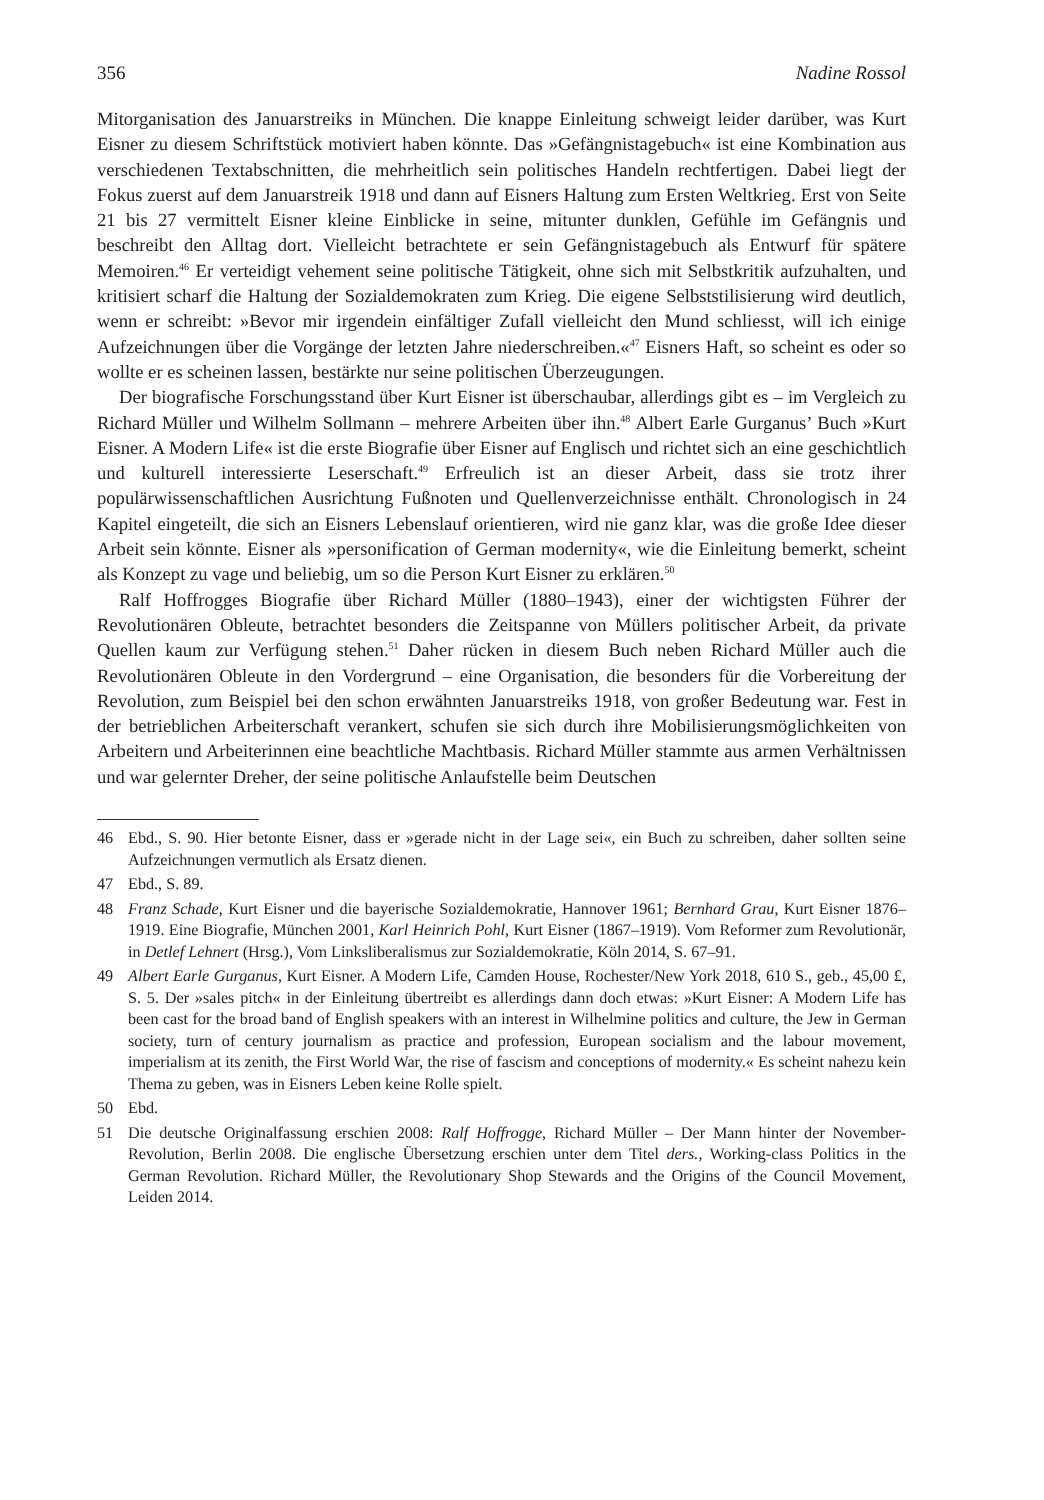356 Nadine Rossol
Mitorganisation des Januarstreiks in München. Die knappe Einleitung schweigt leider darüber, was Kurt Eisner zu diesem Schriftstück motiviert haben könnte. Das »Gefängnistagebuch« ist eine Kombination aus verschiedenen Textabschnitten, die mehrheitlich sein politisches Handeln rechtfertigen. Dabei liegt der Fokus zuerst auf dem Januarstreik 1918 und dann auf Eisners Haltung zum Ersten Weltkrieg. Erst von Seite 21 bis 27 vermittelt Eisner kleine Einblicke in seine, mitunter dunklen, Gefühle im Gefängnis und beschreibt den Alltag dort. Vielleicht betrachtete er sein Gefängnistagebuch als Entwurf für spätere Memoiren.<sup>46</sup> Er verteidigt vehement seine politische Tätigkeit, ohne sich mit Selbstkritik aufzuhalten, und kritisiert scharf die Haltung der Sozialdemokraten zum Krieg. Die eigene Selbststilisierung wird deutlich, wenn er schreibt: »Bevor mir irgendein einfältiger Zufall vielleicht den Mund schliesst, will ich einige Aufzeichnungen über die Vorgänge der letzten Jahre niederschreiben.«<sup>47</sup> Eisners Haft, so scheint es oder so wollte er es scheinen lassen, bestärkte nur seine politischen Überzeugungen.
Der biografische Forschungsstand über Kurt Eisner ist überschaubar, allerdings gibt es – im Vergleich zu Richard Müller und Wilhelm Sollmann – mehrere Arbeiten über ihn.<sup>48</sup> Albert Earle Gurganus’ Buch »Kurt Eisner. A Modern Life« ist die erste Biografie über Eisner auf Englisch und richtet sich an eine geschichtlich und kulturell interessierte Leserschaft.<sup>49</sup> Erfreulich ist an dieser Arbeit, dass sie trotz ihrer populärwissenschaftlichen Ausrichtung Fußnoten und Quellenverzeichnisse enthält. Chronologisch in 24 Kapitel eingeteilt, die sich an Eisners Lebenslauf orientieren, wird nie ganz klar, was die große Idee dieser Arbeit sein könnte. Eisner als »personification of German modernity«, wie die Einleitung bemerkt, scheint als Konzept zu vage und beliebig, um so die Person Kurt Eisner zu erklären.<sup>50</sup>
Ralf Hoffrogges Biografie über Richard Müller (1880–1943), einer der wichtigsten Führer der Revolutionären Obleute, betrachtet besonders die Zeitspanne von Müllers politischer Arbeit, da private Quellen kaum zur Verfügung stehen.<sup>51</sup> Daher rücken in diesem Buch neben Richard Müller auch die Revolutionären Obleute in den Vordergrund – eine Organisation, die besonders für die Vorbereitung der Revolution, zum Beispiel bei den schon erwähnten Januarstreiks 1918, von großer Bedeutung war. Fest in der betrieblichen Arbeiterschaft verankert, schufen sie sich durch ihre Mobilisierungsmöglichkeiten von Arbeitern und Arbeiterinnen eine beachtliche Machtbasis. Richard Müller stammte aus armen Verhältnissen und war gelernter Dreher, der seine politische Anlaufstelle beim Deutschen
46 Ebd., S. 90. Hier betonte Eisner, dass er »gerade nicht in der Lage sei«, ein Buch zu schreiben, daher sollten seine Aufzeichnungen vermutlich als Ersatz dienen.
47 Ebd., S. 89.
48 Franz Schade, Kurt Eisner und die bayerische Sozialdemokratie, Hannover 1961; Bernhard Grau, Kurt Eisner 1876–1919. Eine Biografie, München 2001, Karl Heinrich Pohl, Kurt Eisner (1867–1919). Vom Reformer zum Revolutionär, in Detlef Lehnert (Hrsg.), Vom Linksliberalismus zur Sozialdemokratie, Köln 2014, S. 67–91.
49 Albert Earle Gurganus, Kurt Eisner. A Modern Life, Camden House, Rochester/New York 2018, 610 S., geb., 45,00 £, S. 5. Der »sales pitch« in der Einleitung übertreibt es allerdings dann doch etwas: »Kurt Eisner: A Modern Life has been cast for the broad band of English speakers with an interest in Wilhelmine politics and culture, the Jew in German society, turn of century journalism as practice and profession, European socialism and the labour movement, imperialism at its zenith, the First World War, the rise of fascism and conceptions of modernity.« Es scheint nahezu kein Thema zu geben, was in Eisners Leben keine Rolle spielt.
50 Ebd.
51 Die deutsche Originalfassung erschien 2008: Ralf Hoffrogge, Richard Müller – Der Mann hinter der November-Revolution, Berlin 2008. Die englische Übersetzung erschien unter dem Titel ders., Working-class Politics in the German Revolution. Richard Müller, the Revolutionary Shop Stewards and the Origins of the Council Movement, Leiden 2014.